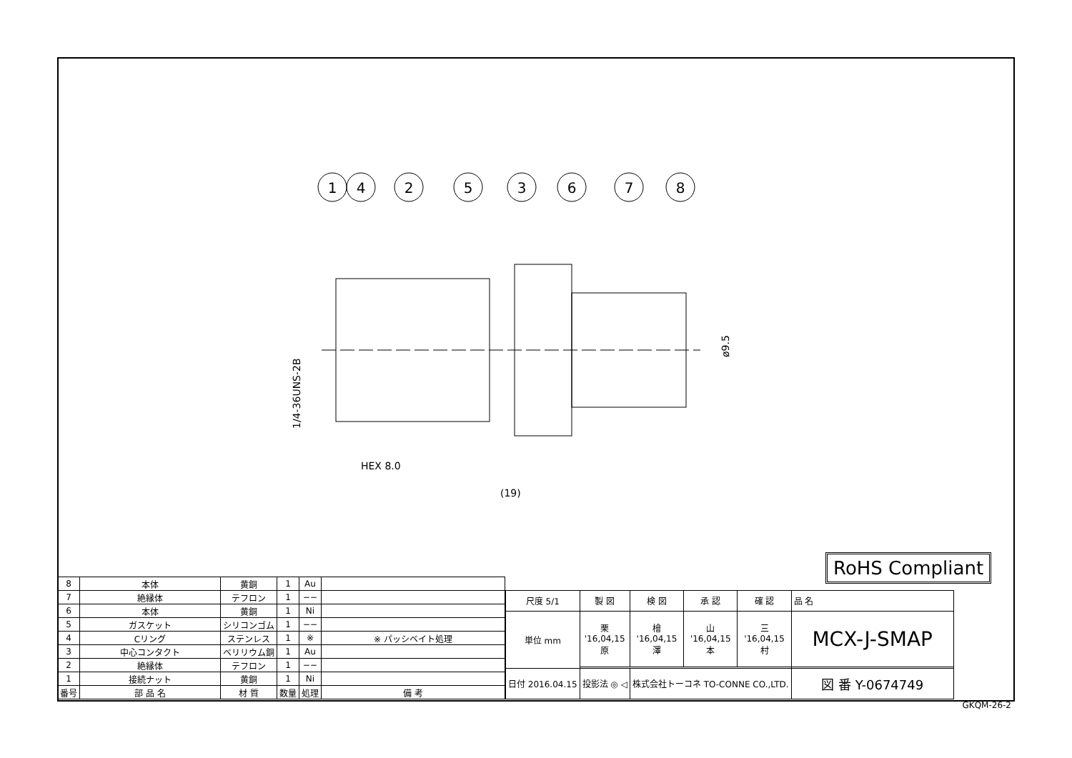1
4
2
5
3
6
7
8
HEX 8.0
(19)
ø9.5
1/4-36UNS-2B
RoHS Compliant
| 8 | 本体 | 黄銅 | 1 | Au | |
| 7 | 絶縁体 | テフロン | 1 | −− | |
| 6 | 本体 | 黄銅 | 1 | Ni | |
| 5 | ガスケット | シリコンゴム | 1 | −− | |
| 4 | Cリング | ステンレス | 1 | ※ | ※ パッシベイト処理 |
| 3 | 中心コンタクト | ベリリウム銅 | 1 | Au | |
| 2 | 絶縁体 | テフロン | 1 | −− | |
| 1 | 接続ナット | 黄銅 | 1 | Ni | |
| 番号 | 部 品 名 | 材 質 | 数量 | 処理 | 備 考 |
| 尺度 5/1 | 製 図 | 検 図 | 承 認 | 確 認 | 品 名 |
| 単位 mm | 栗 '16,04,15 原 | 檜 '16,04,15 澤 | 山 '16,04,15 本 | 三 '16,04,15 村 | MCX-J-SMAP |
| 日付 2016.04.15 | 投影法 ◎ ◁ | 株式会社トーコネ TO-CONNE CO.,LTD. | | | 図 番 Y-0674749 |
GKQM-26-2